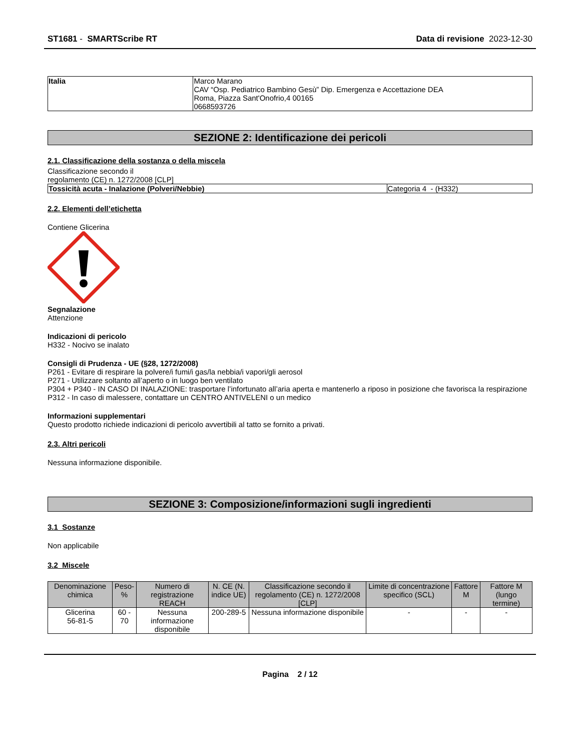ST1681 - SMARTScribe RT Data di revisione 2023-12-30
| Italia | Marco Marano CAV “Osp. Pediatrico Bambino Gesù” Dip. Emergenza e Accettazione DEA Roma, Piazza Sant'Onofrio,4 00165 0668593726 |
SEZIONE 2: Identificazione dei pericoli
2.1. Classificazione della sostanza o della miscela
Classificazione secondo il
regolamento (CE) n. 1272/2008 [CLP]
| Tossicità acuta - Inalazione (Polveri/Nebbie) | Categoria 4 - (H332) |
2.2. Elementi dell’etichetta
Contiene Glicerina
Segnalazione
Attenzione
Indicazioni di pericolo
H332 - Nocivo se inalato
Consigli di Prudenza - UE (§28, 1272/2008)
P261 - Evitare di respirare la polvere/i fumi/i gas/la nebbia/i vapori/gli aerosol
P271 - Utilizzare soltanto all’aperto o in luogo ben ventilato
P304 + P340 - IN CASO DI INALAZIONE: trasportare l’infortunato all’aria aperta e mantenerlo a riposo in posizione che favorisca la respirazione
P312 - In caso di malessere, contattare un CENTRO ANTIVELENI o un medico
Informazioni supplementari
Questo prodotto richiede indicazioni di pericolo avvertibili al tatto se fornito a privati.
2.3. Altri pericoli
Nessuna informazione disponibile.
SEZIONE 3: Composizione/informazioni sugli ingredienti
3.1 Sostanze
Non applicabile
3.2 Miscele
| Denominazione chimica | Peso-% | Numero di registrazione REACH | N. CE (N. indice UE) | Classificazione secondo il regolamento (CE) n. 1272/2008 [CLP] | Limite di concentrazione specifico (SCL) | Fattore M | Fattore M (lungo termine) |
| --- | --- | --- | --- | --- | --- | --- | --- |
| Glicerina 56-81-5 | 60 - 70 | Nessuna informazione disponibile | 200-289-5 | Nessuna informazione disponibile | - | - | - |
Pagina 2 / 12